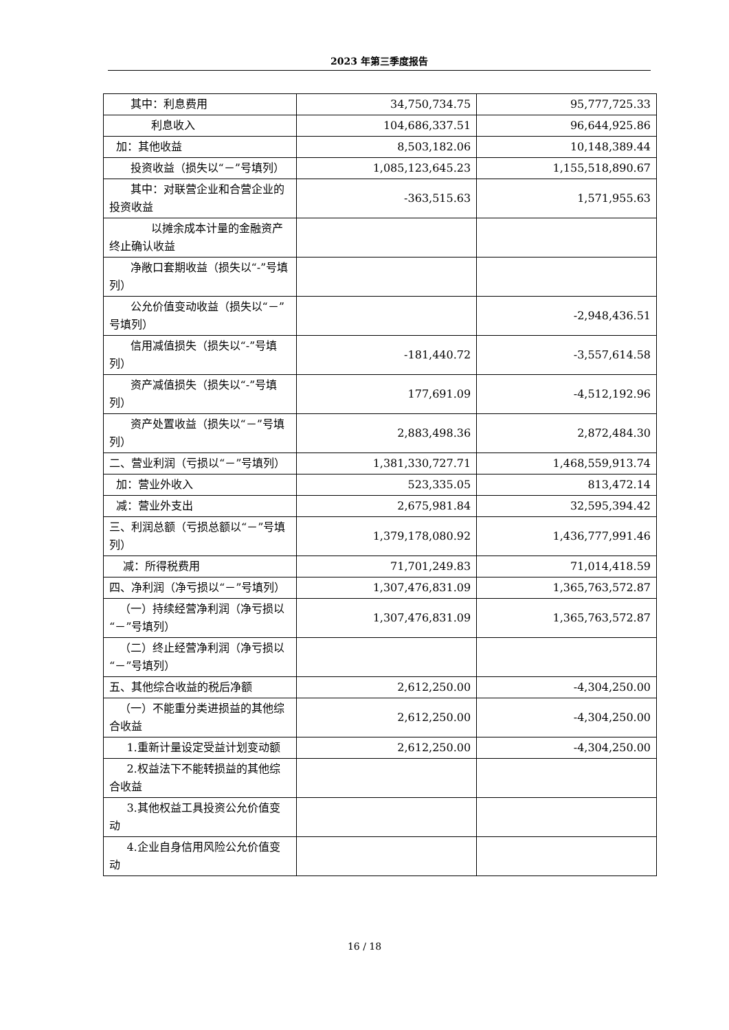2023 年第三季度报告
| 其中：利息费用 | 34,750,734.75 | 95,777,725.33 |
| 利息收入 | 104,686,337.51 | 96,644,925.86 |
| 加：其他收益 | 8,503,182.06 | 10,148,389.44 |
| 投资收益（损失以“－”号填列） | 1,085,123,645.23 | 1,155,518,890.67 |
| 其中：对联营企业和合营企业的投资收益 | -363,515.63 | 1,571,955.63 |
| 以摊余成本计量的金融资产终止确认收益 | | |
| 净敞口套期收益（损失以“-”号填列） | | |
| 公允价值变动收益（损失以“－”号填列） | | -2,948,436.51 |
| 信用减值损失（损失以“-”号填列） | -181,440.72 | -3,557,614.58 |
| 资产减值损失（损失以“-”号填列） | 177,691.09 | -4,512,192.96 |
| 资产处置收益（损失以“－”号填列） | 2,883,498.36 | 2,872,484.30 |
| 二、营业利润（亏损以“－”号填列） | 1,381,330,727.71 | 1,468,559,913.74 |
| 加：营业外收入 | 523,335.05 | 813,472.14 |
| 减：营业外支出 | 2,675,981.84 | 32,595,394.42 |
| 三、利润总额（亏损总额以“－”号填列） | 1,379,178,080.92 | 1,436,777,991.46 |
| 减：所得税费用 | 71,701,249.83 | 71,014,418.59 |
| 四、净利润（净亏损以“－”号填列） | 1,307,476,831.09 | 1,365,763,572.87 |
| （一）持续经营净利润（净亏损以“－”号填列） | 1,307,476,831.09 | 1,365,763,572.87 |
| （二）终止经营净利润（净亏损以“－”号填列） | | |
| 五、其他综合收益的税后净额 | 2,612,250.00 | -4,304,250.00 |
| （一）不能重分类进损益的其他综合收益 | 2,612,250.00 | -4,304,250.00 |
| 1.重新计量设定受益计划变动额 | 2,612,250.00 | -4,304,250.00 |
| 2.权益法下不能转损益的其他综合收益 | | |
| 3.其他权益工具投资公允价值变动 | | |
| 4.企业自身信用风险公允价值变动 | | |
16 / 18